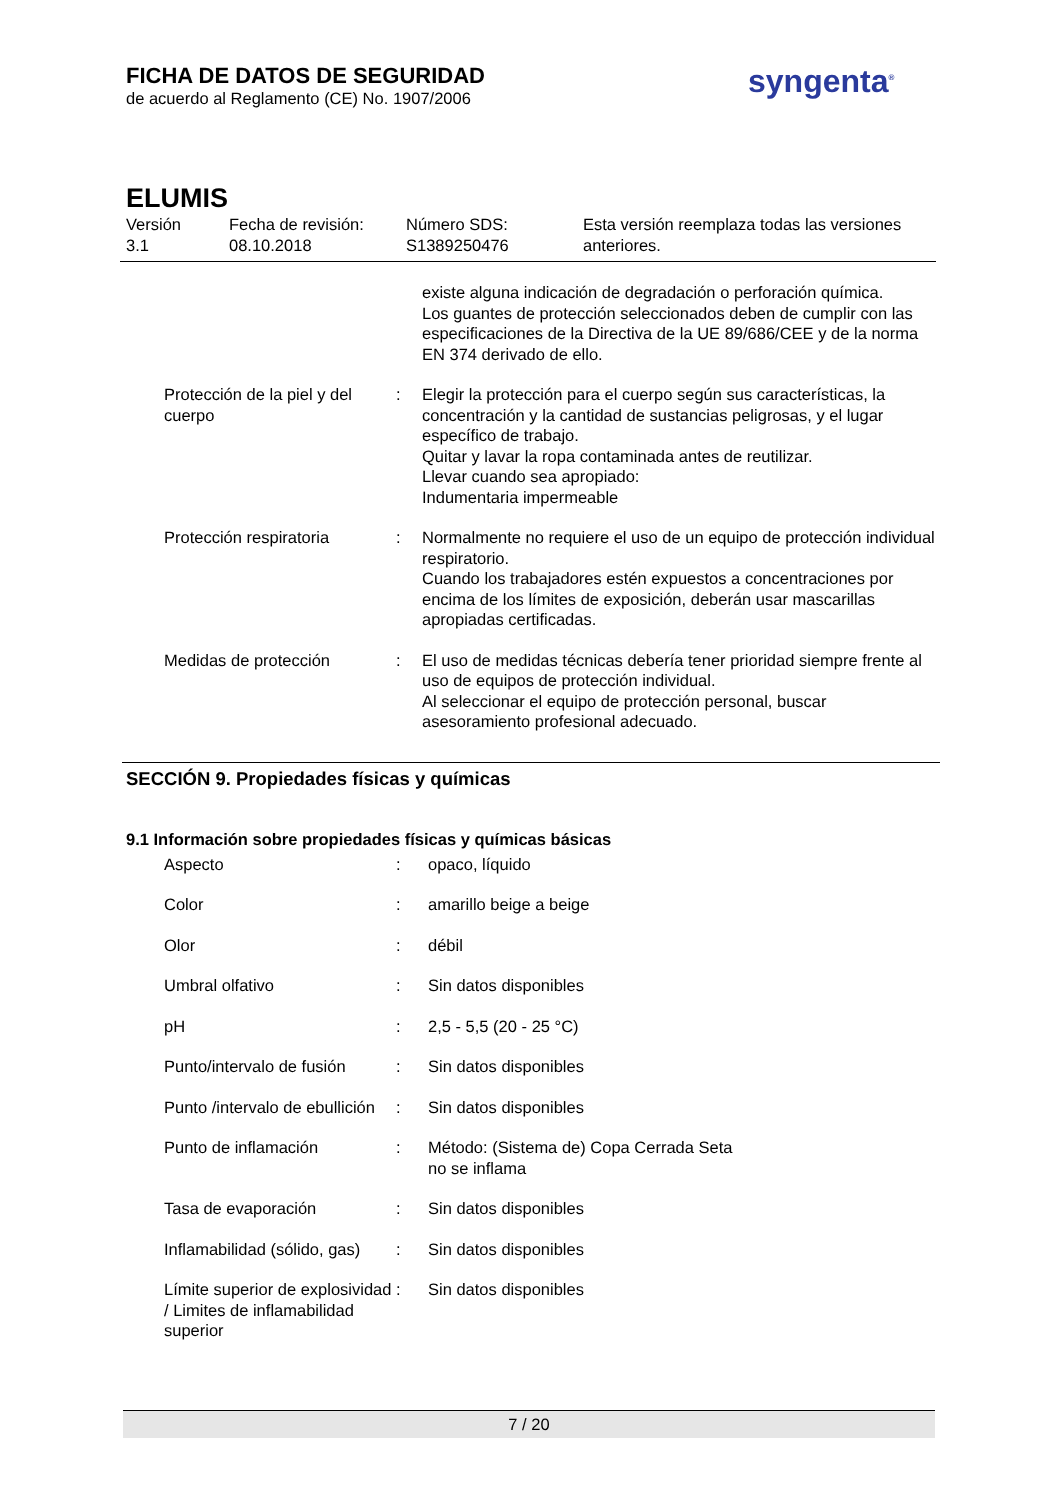FICHA DE DATOS DE SEGURIDAD
de acuerdo al Reglamento (CE) No. 1907/2006
syngenta<sup>®</sup>
ELUMIS
Versión
3.1
Fecha de revisión:
08.10.2018
Número SDS:
S1389250476
Esta versión reemplaza todas las versiones
anteriores.
| | | existe alguna indicación de degradación o perforación química. Los guantes de protección seleccionados deben de cumplir con las especificaciones de la Directiva de la UE 89/686/CEE y de la norma EN 374 derivado de ello. |
| Protección de la piel y del cuerpo | : | Elegir la protección para el cuerpo según sus características, la concentración y la cantidad de sustancias peligrosas, y el lugar específico de trabajo. Quitar y lavar la ropa contaminada antes de reutilizar. Llevar cuando sea apropiado: Indumentaria impermeable |
| Protección respiratoria | : | Normalmente no requiere el uso de un equipo de protección individual respiratorio. Cuando los trabajadores estén expuestos a concentraciones por encima de los límites de exposición, deberán usar mascarillas apropiadas certificadas. |
| Medidas de protección | : | El uso de medidas técnicas debería tener prioridad siempre frente al uso de equipos de protección individual. Al seleccionar el equipo de protección personal, buscar asesoramiento profesional adecuado. |
SECCIÓN 9. Propiedades físicas y químicas
9.1 Información sobre propiedades físicas y químicas básicas
| Aspecto | : | opaco, líquido |
| Color | : | amarillo beige a beige |
| Olor | : | débil |
| Umbral olfativo | : | Sin datos disponibles |
| pH | : | 2,5 - 5,5 (20 - 25 °C) |
| Punto/intervalo de fusión | : | Sin datos disponibles |
| Punto /intervalo de ebullición | : | Sin datos disponibles |
| Punto de inflamación | : | Método: (Sistema de) Copa Cerrada Seta no se inflama |
| Tasa de evaporación | : | Sin datos disponibles |
| Inflamabilidad (sólido, gas) | : | Sin datos disponibles |
| Límite superior de explosividad / Limites de inflamabilidad superior | : | Sin datos disponibles |
7 / 20